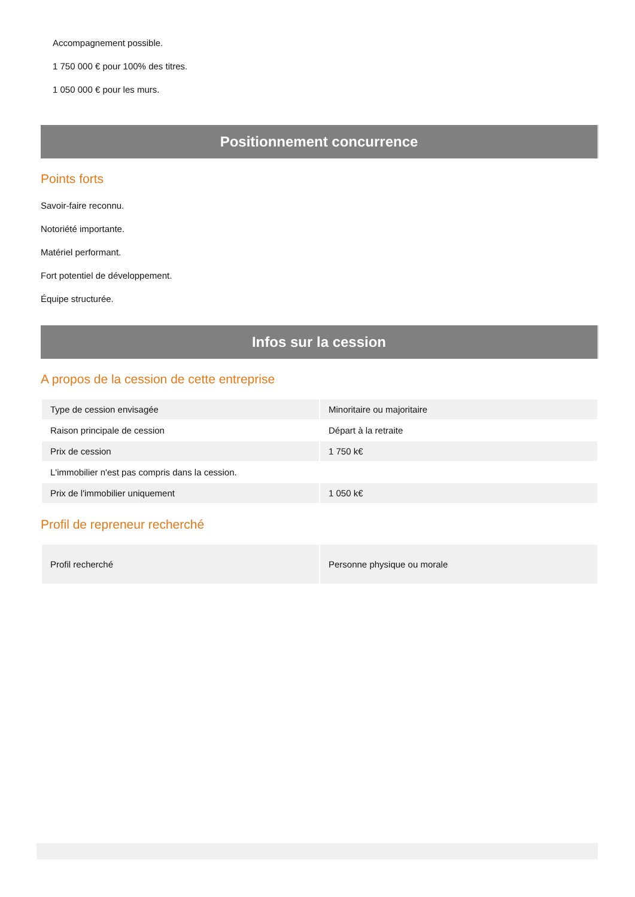Accompagnement possible.
1 750 000 € pour 100% des titres.
1 050 000 € pour les murs.
Positionnement concurrence
Points forts
Savoir-faire reconnu.
Notoriété importante.
Matériel performant.
Fort potentiel de développement.
Équipe structurée.
Infos sur la cession
A propos de la cession de cette entreprise
| Type de cession envisagée | Minoritaire ou majoritaire |
| Raison principale de cession | Départ à la retraite |
| Prix de cession | 1 750 k€ |
| L'immobilier n'est pas compris dans la cession. | |
| Prix de l'immobilier uniquement | 1 050 k€ |
Profil de repreneur recherché
| Profil recherché | Personne physique ou morale |